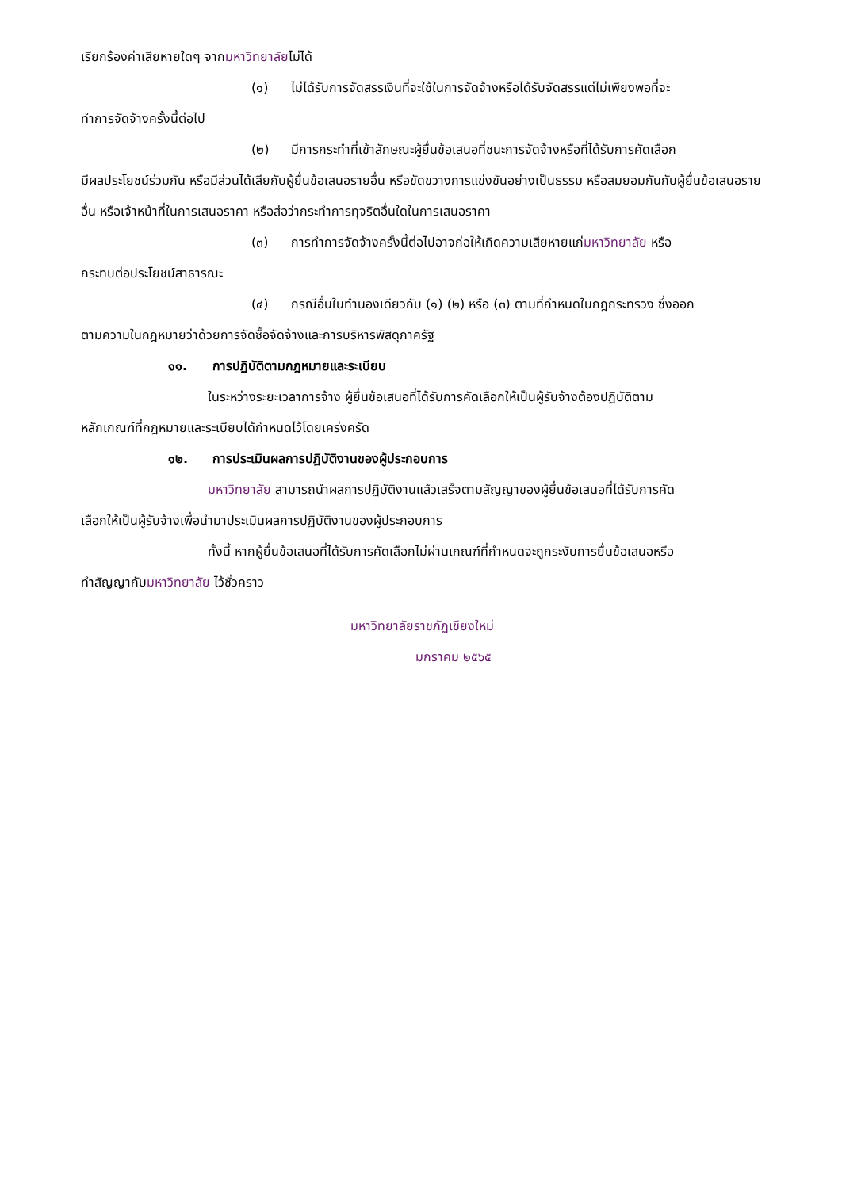เรียกร้องค่าเสียหายใดๆ จากมหาวิทยาลัยไม่ได้
(๑) ไม่ได้รับการจัดสรรเงินที่จะใช้ในการจัดจ้างหรือได้รับจัดสรรแต่ไม่เพียงพอที่จะ
ทำการจัดจ้างครั้งนี้ต่อไป
(๒) มีการกระทำที่เข้าลักษณะผู้ยื่นข้อเสนอที่ชนะการจัดจ้างหรือที่ได้รับการคัดเลือก
มีผลประโยชน์ร่วมกัน หรือมีส่วนได้เสียกับผู้ยื่นข้อเสนอรายอื่น หรือขัดขวางการแข่งขันอย่างเป็นธรรม หรือสมยอมกันกับผู้ยื่นข้อเสนอรายอื่น หรือเจ้าหน้าที่ในการเสนอราคา หรือส่อว่ากระทำการทุจริตอื่นใดในการเสนอราคา
(๓) การทำการจัดจ้างครั้งนี้ต่อไปอาจก่อให้เกิดความเสียหายแก่มหาวิทยาลัย หรือ
กระทบต่อประโยชน์สาธารณะ
(๔) กรณีอื่นในทำนองเดียวกับ (๑) (๒) หรือ (๓) ตามที่กำหนดในกฎกระทรวง ซึ่งออก
ตามความในกฎหมายว่าด้วยการจัดซื้อจัดจ้างและการบริหารพัสดุภาครัฐ
๑๑. การปฏิบัติตามกฎหมายและระเบียบ
ในระหว่างระยะเวลาการจ้าง ผู้ยื่นข้อเสนอที่ได้รับการคัดเลือกให้เป็นผู้รับจ้างต้องปฏิบัติตาม
หลักเกณฑ์ที่กฎหมายและระเบียบได้กำหนดไว้โดยเคร่งครัด
๑๒. การประเมินผลการปฏิบัติงานของผู้ประกอบการ
มหาวิทยาลัย สามารถนำผลการปฏิบัติงานแล้วเสร็จตามสัญญาของผู้ยื่นข้อเสนอที่ได้รับการคัด
เลือกให้เป็นผู้รับจ้างเพื่อนำมาประเมินผลการปฏิบัติงานของผู้ประกอบการ
ทั้งนี้ หากผู้ยื่นข้อเสนอที่ได้รับการคัดเลือกไม่ผ่านเกณฑ์ที่กำหนดจะถูกระงับการยื่นข้อเสนอหรือ
ทำสัญญากับมหาวิทยาลัย ไว้ชั่วคราว
มหาวิทยาลัยราชภัฏเชียงใหม่
มกราคม ๒๕๖๕